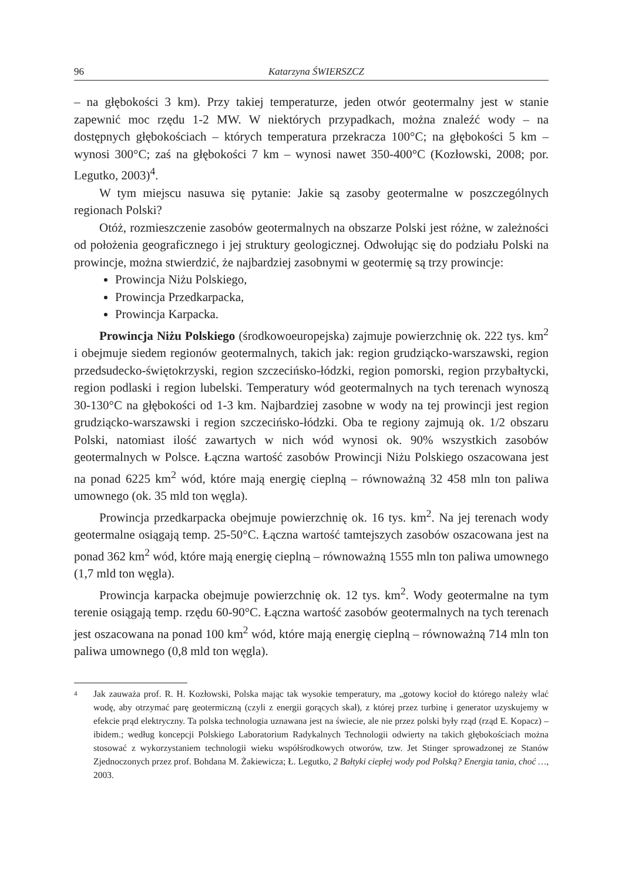96 Katarzyna ŚWIERSZCZ
– na głębokości 3 km). Przy takiej temperaturze, jeden otwór geotermalny jest w stanie zapewnić moc rzędu 1-2 MW. W niektórych przypadkach, można znaleźć wody – na dostępnych głębokościach – których temperatura przekracza 100°C; na głębokości 5 km – wynosi 300°C; zaś na głębokości 7 km – wynosi nawet 350-400°C (Kozłowski, 2008; por. Legutko, 2003)<sup>4</sup>.
W tym miejscu nasuwa się pytanie: Jakie są zasoby geotermalne w poszczególnych regionach Polski?
Otóż, rozmieszczenie zasobów geotermalnych na obszarze Polski jest różne, w zależności od położenia geograficznego i jej struktury geologicznej. Odwołując się do podziału Polski na prowincje, można stwierdzić, że najbardziej zasobnymi w geotermię są trzy prowincje:
Prowincja Niżu Polskiego,
Prowincja Przedkarpacka,
Prowincja Karpacka.
Prowincja Niżu Polskiego (środkowoeuropejska) zajmuje powierzchnię ok. 222 tys. km<sup>2</sup> i obejmuje siedem regionów geotermalnych, takich jak: region grudziącko-warszawski, region przedsudecko-świętokrzyski, region szczecińsko-łódzki, region pomorski, region przybałtycki, region podlaski i region lubelski. Temperatury wód geotermalnych na tych terenach wynoszą 30-130°C na głębokości od 1-3 km. Najbardziej zasobne w wody na tej prowincji jest region grudziącko-warszawski i region szczecińsko-łódzki. Oba te regiony zajmują ok. 1/2 obszaru Polski, natomiast ilość zawartych w nich wód wynosi ok. 90% wszystkich zasobów geotermalnych w Polsce. Łączna wartość zasobów Prowincji Niżu Polskiego oszacowana jest na ponad 6225 km<sup>2</sup> wód, które mają energię cieplną – równoważną 32 458 mln ton paliwa umownego (ok. 35 mld ton węgla).
Prowincja przedkarpacka obejmuje powierzchnię ok. 16 tys. km<sup>2</sup>. Na jej terenach wody geotermalne osiągają temp. 25-50°C. Łączna wartość tamtejszych zasobów oszacowana jest na ponad 362 km<sup>2</sup> wód, które mają energię cieplną – równoważną 1555 mln ton paliwa umownego (1,7 mld ton węgla).
Prowincja karpacka obejmuje powierzchnię ok. 12 tys. km<sup>2</sup>. Wody geotermalne na tym terenie osiągają temp. rzędu 60-90°C. Łączna wartość zasobów geotermalnych na tych terenach jest oszacowana na ponad 100 km<sup>2</sup> wód, które mają energię cieplną – równoważną 714 mln ton paliwa umownego (0,8 mld ton węgla).
<sup>4</sup> Jak zauważa prof. R. H. Kozłowski, Polska mając tak wysokie temperatury, ma „gotowy kocioł do którego należy wlać wodę, aby otrzymać parę geotermiczną (czyli z energii gorących skał), z której przez turbinę i generator uzyskujemy w efekcie prąd elektryczny. Ta polska technologia uznawana jest na świecie, ale nie przez polski były rząd (rząd E. Kopacz) – ibidem.; według koncepcji Polskiego Laboratorium Radykalnych Technologii odwierty na takich głębokościach można stosować z wykorzystaniem technologii wieku współśrodkowych otworów, tzw. Jet Stinger sprowadzonej ze Stanów Zjednoczonych przez prof. Bohdana M. Żakiewicza; Ł. Legutko, 2 Bałtyki ciepłej wody pod Polską? Energia tania, choć …, 2003.